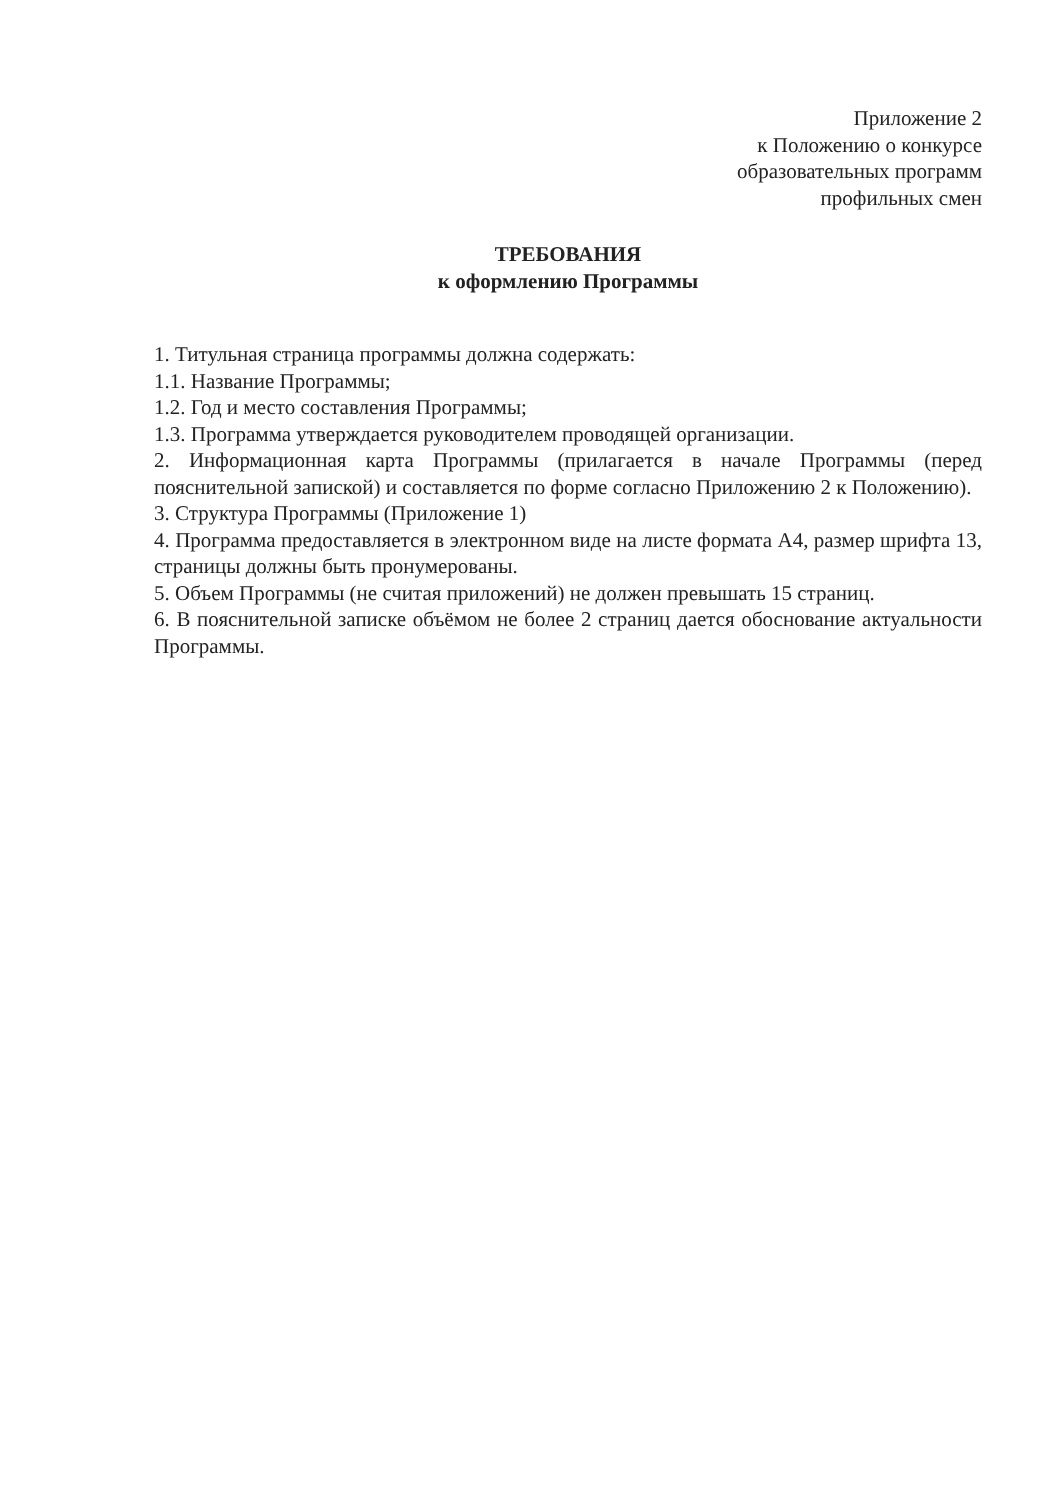Приложение 2
к Положению о конкурсе
образовательных программ
профильных смен
ТРЕБОВАНИЯ
к оформлению Программы
1. Титульная страница программы должна содержать:
1.1. Название Программы;
1.2. Год и место составления Программы;
1.3. Программа утверждается руководителем проводящей организации.
2. Информационная карта Программы (прилагается в начале Программы (перед пояснительной запиской) и составляется по форме согласно Приложению 2 к Положению).
3. Структура Программы (Приложение 1)
4. Программа предоставляется в электронном виде на листе формата А4, размер шрифта 13, страницы должны быть пронумерованы.
5. Объем Программы (не считая приложений) не должен превышать 15 страниц.
6. В пояснительной записке объёмом не более 2 страниц дается обоснование актуальности Программы.